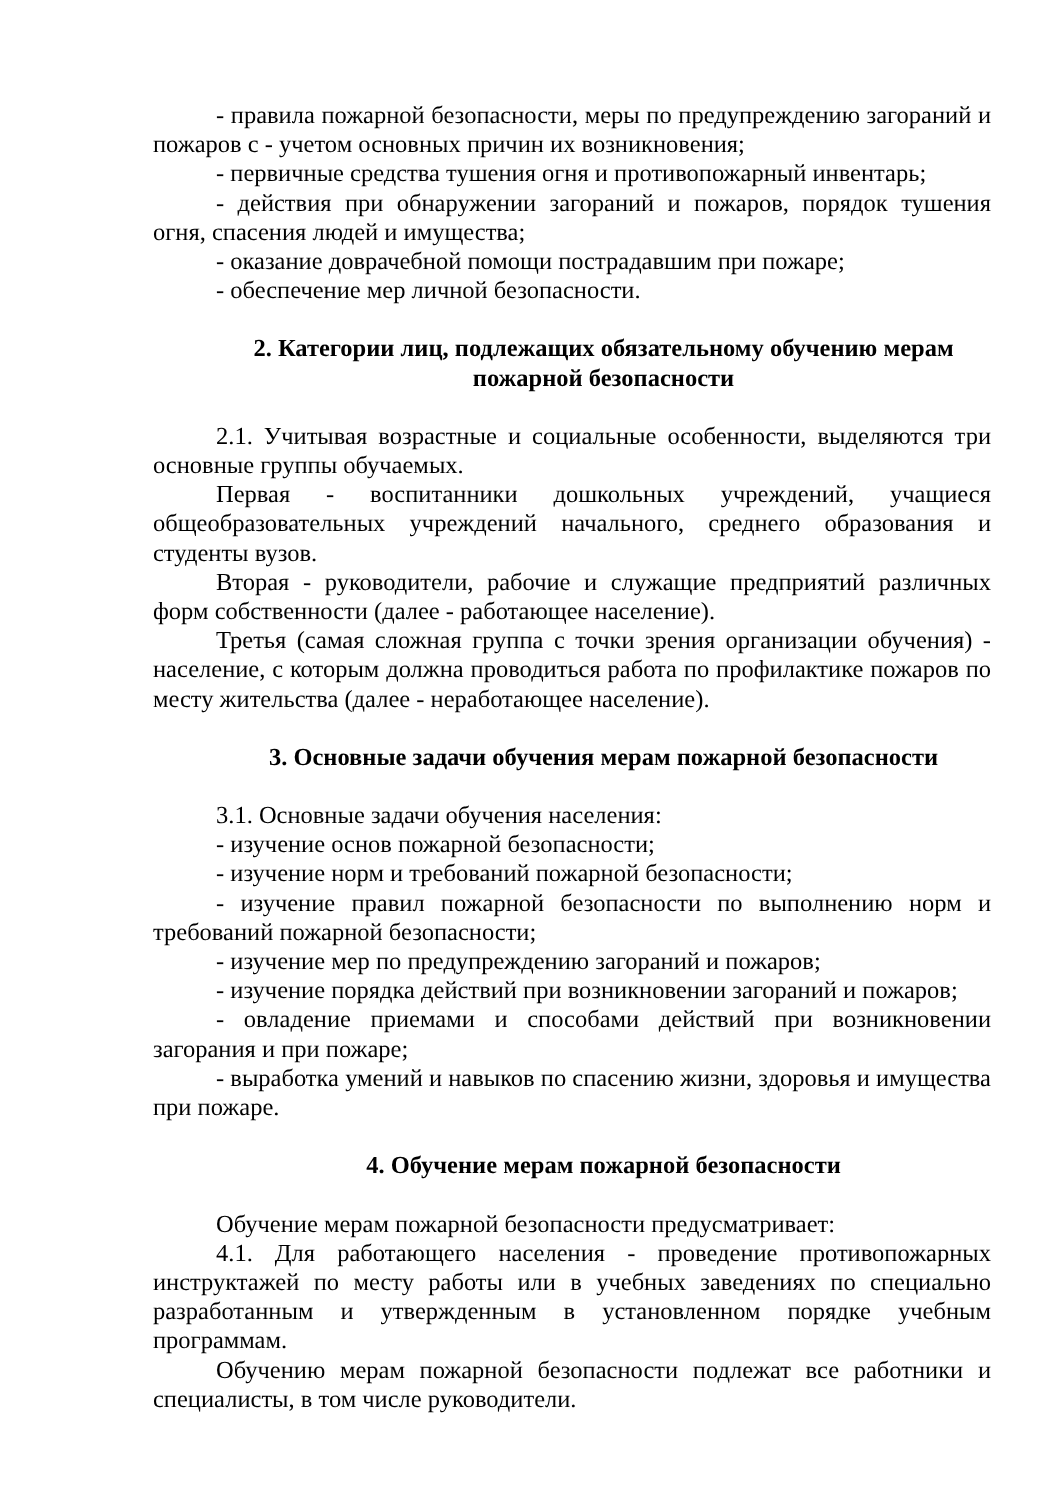- правила пожарной безопасности, меры по предупреждению загораний и пожаров с - учетом основных причин их возникновения;
- первичные средства тушения огня и противопожарный инвентарь;
- действия при обнаружении загораний и пожаров, порядок тушения огня, спасения людей и имущества;
- оказание доврачебной помощи пострадавшим при пожаре;
- обеспечение мер личной безопасности.
2. Категории лиц, подлежащих обязательному обучению мерам пожарной безопасности
2.1. Учитывая возрастные и социальные особенности, выделяются три основные группы обучаемых.
Первая - воспитанники дошкольных учреждений, учащиеся общеобразовательных учреждений начального, среднего образования и студенты вузов.
Вторая - руководители, рабочие и служащие предприятий различных форм собственности (далее - работающее население).
Третья (самая сложная группа с точки зрения организации обучения) - население, с которым должна проводиться работа по профилактике пожаров по месту жительства (далее - неработающее население).
3. Основные задачи обучения мерам пожарной безопасности
3.1. Основные задачи обучения населения:
- изучение основ пожарной безопасности;
- изучение норм и требований пожарной безопасности;
- изучение правил пожарной безопасности по выполнению норм и требований пожарной безопасности;
- изучение мер по предупреждению загораний и пожаров;
- изучение порядка действий при возникновении загораний и пожаров;
- овладение приемами и способами действий при возникновении загорания и при пожаре;
- выработка умений и навыков по спасению жизни, здоровья и имущества при пожаре.
4. Обучение мерам пожарной безопасности
Обучение мерам пожарной безопасности предусматривает:
4.1. Для работающего населения - проведение противопожарных инструктажей по месту работы или в учебных заведениях по специально разработанным и утвержденным в установленном порядке учебным программам.
Обучению мерам пожарной безопасности подлежат все работники и специалисты, в том числе руководители.